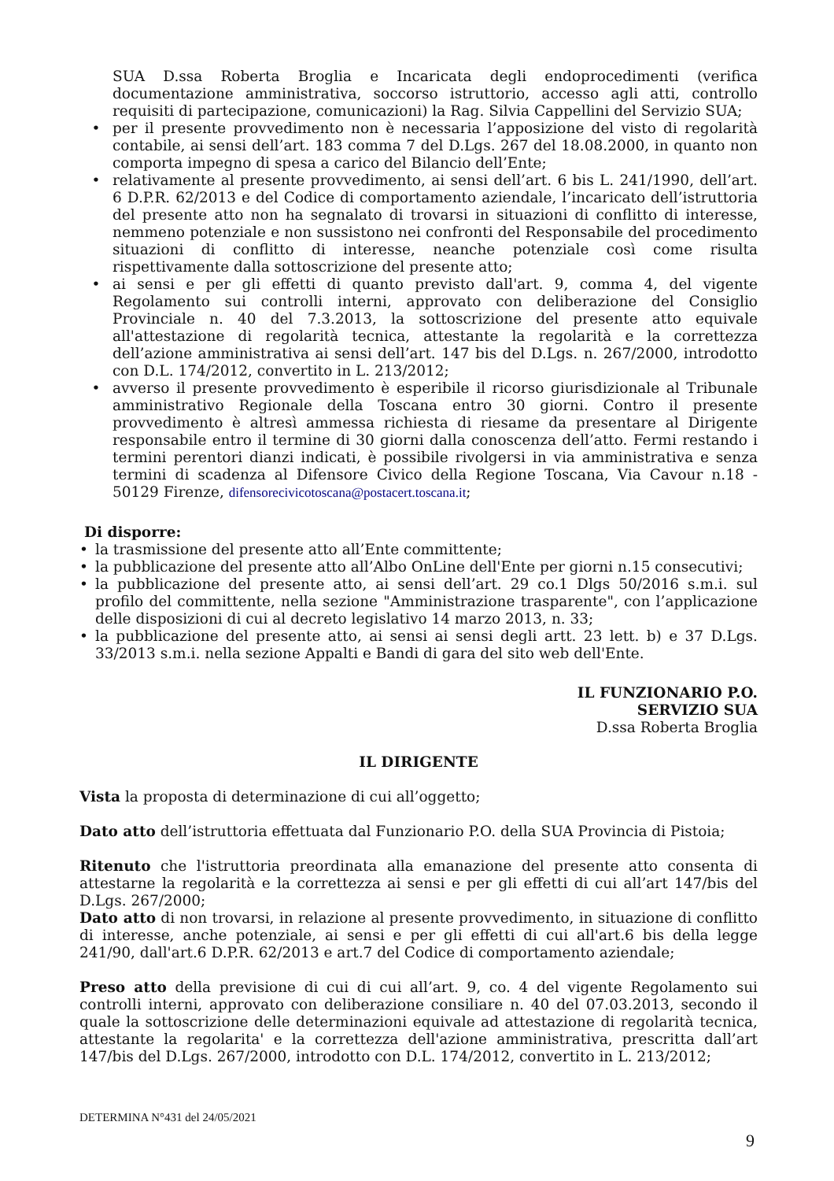SUA D.ssa Roberta Broglia e Incaricata degli endoprocedimenti (verifica documentazione amministrativa, soccorso istruttorio, accesso agli atti, controllo requisiti di partecipazione, comunicazioni) la Rag. Silvia Cappellini del Servizio SUA;
• per il presente provvedimento non è necessaria l’apposizione del visto di regolarità contabile, ai sensi dell’art. 183 comma 7 del D.Lgs. 267 del 18.08.2000, in quanto non comporta impegno di spesa a carico del Bilancio dell’Ente;
• relativamente al presente provvedimento, ai sensi dell’art. 6 bis L. 241/1990, dell’art. 6 D.P.R. 62/2013 e del Codice di comportamento aziendale, l’incaricato dell’istruttoria del presente atto non ha segnalato di trovarsi in situazioni di conflitto di interesse, nemmeno potenziale e non sussistono nei confronti del Responsabile del procedimento situazioni di conflitto di interesse, neanche potenziale così come risulta rispettivamente dalla sottoscrizione del presente atto;
• ai sensi e per gli effetti di quanto previsto dall'art. 9, comma 4, del vigente Regolamento sui controlli interni, approvato con deliberazione del Consiglio Provinciale n. 40 del 7.3.2013, la sottoscrizione del presente atto equivale all'attestazione di regolarità tecnica, attestante la regolarità e la correttezza dell’azione amministrativa ai sensi dell’art. 147 bis del D.Lgs. n. 267/2000, introdotto con D.L. 174/2012, convertito in L. 213/2012;
• avverso il presente provvedimento è esperibile il ricorso giurisdizionale al Tribunale amministrativo Regionale della Toscana entro 30 giorni. Contro il presente provvedimento è altresì ammessa richiesta di riesame da presentare al Dirigente responsabile entro il termine di 30 giorni dalla conoscenza dell’atto. Fermi restando i termini perentori dianzi indicati, è possibile rivolgersi in via amministrativa e senza termini di scadenza al Difensore Civico della Regione Toscana, Via Cavour n.18 - 50129 Firenze, difensorecivicotoscana@postacert.toscana.it;
Di disporre:
• la trasmissione del presente atto all’Ente committente;
• la pubblicazione del presente atto all’Albo OnLine dell'Ente per giorni n.15 consecutivi;
• la pubblicazione del presente atto, ai sensi dell’art. 29 co.1 Dlgs 50/2016 s.m.i. sul profilo del committente, nella sezione "Amministrazione trasparente", con l’applicazione delle disposizioni di cui al decreto legislativo 14 marzo 2013, n. 33;
• la pubblicazione del presente atto, ai sensi ai sensi degli artt. 23 lett. b) e 37 D.Lgs. 33/2013 s.m.i. nella sezione Appalti e Bandi di gara del sito web dell'Ente.
IL FUNZIONARIO P.O.
SERVIZIO SUA
D.ssa Roberta Broglia
IL DIRIGENTE
Vista la proposta di determinazione di cui all’oggetto;
Dato atto dell’istruttoria effettuata dal Funzionario P.O. della SUA Provincia di Pistoia;
Ritenuto che l'istruttoria preordinata alla emanazione del presente atto consenta di attestarne la regolarità e la correttezza ai sensi e per gli effetti di cui all’art 147/bis del D.Lgs. 267/2000;
Dato atto di non trovarsi, in relazione al presente provvedimento, in situazione di conflitto di interesse, anche potenziale, ai sensi e per gli effetti di cui all'art.6 bis della legge 241/90, dall'art.6 D.P.R. 62/2013 e art.7 del Codice di comportamento aziendale;
Preso atto della previsione di cui di cui all’art. 9, co. 4 del vigente Regolamento sui controlli interni, approvato con deliberazione consiliare n. 40 del 07.03.2013, secondo il quale la sottoscrizione delle determinazioni equivale ad attestazione di regolarità tecnica, attestante la regolarita' e la correttezza dell'azione amministrativa, prescritta dall’art 147/bis del D.Lgs. 267/2000, introdotto con D.L. 174/2012, convertito in L. 213/2012;
DETERMINA N°431 del 24/05/2021
9